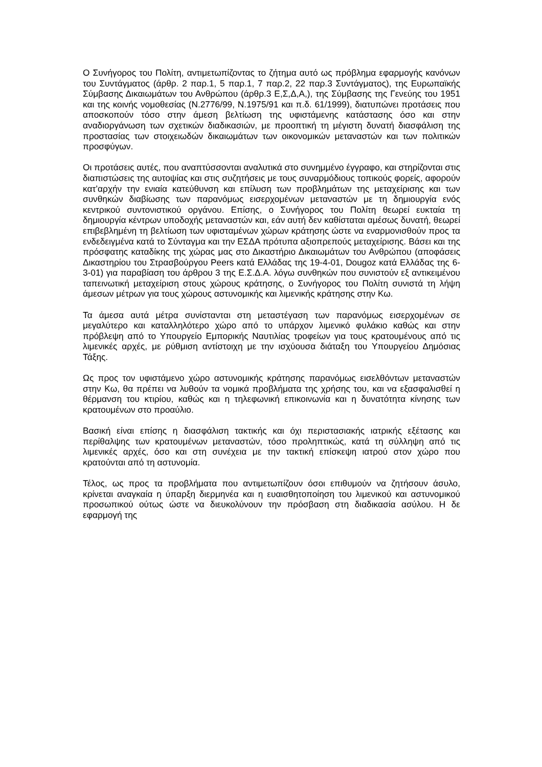Ο Συνήγορος του Πολίτη, αντιμετωπίζοντας το ζήτημα αυτό ως πρόβλημα εφαρμογής κανόνων του Συντάγματος (άρθρ. 2 παρ.1, 5 παρ.1, 7 παρ.2, 22 παρ.3 Συντάγματος), της Ευρωπαϊκής Σύμβασης Δικαιωμάτων του Ανθρώπου (άρθρ.3 Ε,Σ,Δ,Α,), της Σύμβασης της Γενεύης του 1951 και της κοινής νομοθεσίας (Ν.2776/99, Ν.1975/91 και π.δ. 61/1999), διατυπώνει προτάσεις που αποσκοπούν τόσο στην άμεση βελτίωση της υφιστάμενης κατάστασης όσο και στην αναδιοργάνωση των σχετικών διαδικασιών, με προοπτική τη μέγιστη δυνατή διασφάλιση της προστασίας των στοιχειωδών δικαιωμάτων των οικονομικών μεταναστών και των πολιτικών προσφύγων.
Οι προτάσεις αυτές, που αναπτύσσονται αναλυτικά στο συνημμένο έγγραφο, και στηρίζονται στις διαπιστώσεις της αυτοψίας και στις συζητήσεις με τους συναρμόδιους τοπικούς φορείς, αφορούν κατ’αρχήν την ενιαία κατεύθυνση και επίλυση των προβλημάτων της μεταχείρισης και των συνθηκών διαβίωσης των παρανόμως εισερχομένων μεταναστών με τη δημιουργία ενός κεντρικού συντονιστικού οργάνου. Επίσης, ο Συνήγορος του Πολίτη θεωρεί ευκταία τη δημιουργία κέντρων υποδοχής μεταναστών και, εάν αυτή δεν καθίσταται αμέσως δυνατή, θεωρεί επιβεβλημένη τη βελτίωση των υφισταμένων χώρων κράτησης ώστε να εναρμονισθούν προς τα ενδεδειγμένα κατά το Σύνταγμα και την ΕΣΔΑ πρότυπα αξιοπρεπούς μεταχείρισης. Βάσει και της πρόσφατης καταδίκης της χώρας μας στο Δικαστήριο Δικαιωμάτων του Ανθρώπου (αποφάσεις Δικαστηρίου του Στρασβούργου Peers κατά Ελλάδας της 19-4-01, Dougoz κατά Ελλάδας της 6-3-01) για παραβίαση του άρθρου 3 της Ε.Σ.Δ.Α. λόγω συνθηκών που συνιστούν εξ αντικειμένου ταπεινωτική μεταχείριση στους χώρους κράτησης, ο Συνήγορος του Πολίτη συνιστά τη λήψη άμεσων μέτρων για τους χώρους αστυνομικής και λιμενικής κράτησης στην Κω.
Τα άμεσα αυτά μέτρα συνίστανται στη μεταστέγαση των παρανόμως εισερχομένων σε μεγαλύτερο και καταλληλότερο χώρο από το υπάρχον λιμενικό φυλάκιο καθώς και στην πρόβλεψη από το Υπουργείο Εμπορικής Ναυτιλίας τροφείων για τους κρατουμένους από τις λιμενικές αρχές, με ρύθμιση αντίστοιχη με την ισχύουσα διάταξη του Υπουργείου Δημόσιας Τάξης.
Ως προς τον υφιστάμενο χώρο αστυνομικής κράτησης παρανόμως εισελθόντων μεταναστών στην Κω, θα πρέπει να λυθούν τα νομικά προβλήματα της χρήσης του, και να εξασφαλισθεί η θέρμανση του κτιρίου, καθώς και η τηλεφωνική επικοινωνία και η δυνατότητα κίνησης των κρατουμένων στο προαύλιο.
Βασική είναι επίσης η διασφάλιση τακτικής και όχι περιστασιακής ιατρικής εξέτασης και περίθαλψης των κρατουμένων μεταναστών, τόσο προληπτικώς, κατά τη σύλληψη από τις λιμενικές αρχές, όσο και στη συνέχεια με την τακτική επίσκεψη ιατρού στον χώρο που κρατούνται από τη αστυνομία.
Τέλος, ως προς τα προβλήματα που αντιμετωπίζουν όσοι επιθυμούν να ζητήσουν άσυλο, κρίνεται αναγκαία η ύπαρξη διερμηνέα και η ευαισθητοποίηση του λιμενικού και αστυνομικού προσωπικού ούτως ώστε να διευκολύνουν την πρόσβαση στη διαδικασία ασύλου. Η δε εφαρμογή της